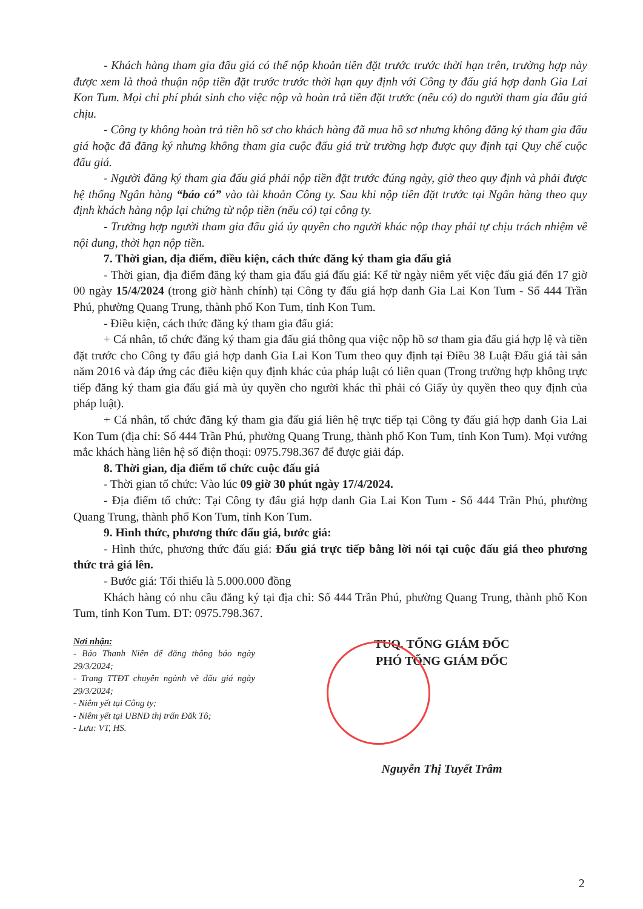- Khách hàng tham gia đấu giá có thể nộp khoản tiền đặt trước trước thời hạn trên, trường hợp này được xem là thoả thuận nộp tiền đặt trước trước thời hạn quy định với Công ty đấu giá hợp danh Gia Lai Kon Tum. Mọi chi phí phát sinh cho việc nộp và hoàn trả tiền đặt trước (nếu có) do người tham gia đấu giá chịu.
- Công ty không hoàn trả tiền hồ sơ cho khách hàng đã mua hồ sơ nhưng không đăng ký tham gia đấu giá hoặc đã đăng ký nhưng không tham gia cuộc đấu giá trừ trường hợp được quy định tại Quy chế cuộc đấu giá.
- Người đăng ký tham gia đấu giá phải nộp tiền đặt trước đúng ngày, giờ theo quy định và phải được hệ thống Ngân hàng “báo có” vào tài khoản Công ty. Sau khi nộp tiền đặt trước tại Ngân hàng theo quy định khách hàng nộp lại chứng từ nộp tiền (nếu có) tại công ty.
- Trường hợp người tham gia đấu giá ủy quyền cho người khác nộp thay phải tự chịu trách nhiệm về nội dung, thời hạn nộp tiền.
7. Thời gian, địa điểm, điều kiện, cách thức đăng ký tham gia đấu giá
- Thời gian, địa điểm đăng ký tham gia đấu giá đấu giá: Kể từ ngày niêm yết việc đấu giá đến 17 giờ 00 ngày 15/4/2024 (trong giờ hành chính) tại Công ty đấu giá hợp danh Gia Lai Kon Tum - Số 444 Trần Phú, phường Quang Trung, thành phố Kon Tum, tỉnh Kon Tum.
- Điều kiện, cách thức đăng ký tham gia đấu giá:
+ Cá nhân, tổ chức đăng ký tham gia đấu giá thông qua việc nộp hồ sơ tham gia đấu giá hợp lệ và tiền đặt trước cho Công ty đấu giá hợp danh Gia Lai Kon Tum theo quy định tại Điều 38 Luật Đấu giá tài sản năm 2016 và đáp ứng các điều kiện quy định khác của pháp luật có liên quan (Trong trường hợp không trực tiếp đăng ký tham gia đấu giá mà ủy quyền cho người khác thì phải có Giấy ủy quyền theo quy định của pháp luật).
+ Cá nhân, tổ chức đăng ký tham gia đấu giá liên hệ trực tiếp tại Công ty đấu giá hợp danh Gia Lai Kon Tum (địa chỉ: Số 444 Trần Phú, phường Quang Trung, thành phố Kon Tum, tỉnh Kon Tum). Mọi vướng mắc khách hàng liên hệ số điện thoại: 0975.798.367 để được giải đáp.
8. Thời gian, địa điểm tổ chức cuộc đấu giá
- Thời gian tổ chức: Vào lúc 09 giờ 30 phút ngày 17/4/2024.
- Địa điểm tổ chức: Tại Công ty đấu giá hợp danh Gia Lai Kon Tum - Số 444 Trần Phú, phường Quang Trung, thành phố Kon Tum, tỉnh Kon Tum.
9. Hình thức, phương thức đấu giá, bước giá:
- Hình thức, phương thức đấu giá: Đấu giá trực tiếp bằng lời nói tại cuộc đấu giá theo phương thức trả giá lên.
- Bước giá: Tối thiểu là 5.000.000 đồng
Khách hàng có nhu cầu đăng ký tại địa chỉ: Số 444 Trần Phú, phường Quang Trung, thành phố Kon Tum, tỉnh Kon Tum. ĐT: 0975.798.367.
Nơi nhận:
- Báo Thanh Niên để đăng thông báo ngày 29/3/2024;
- Trang TTĐT chuyên ngành về đấu giá ngày 29/3/2024;
- Niêm yết tại Công ty;
- Niêm yết tại UBND thị trấn Đăk Tô;
- Lưu: VT, HS.
TUQ. TỔNG GIÁM ĐỐC
PHÓ TỔNG GIÁM ĐỐC
Nguyễn Thị Tuyết Trâm
2